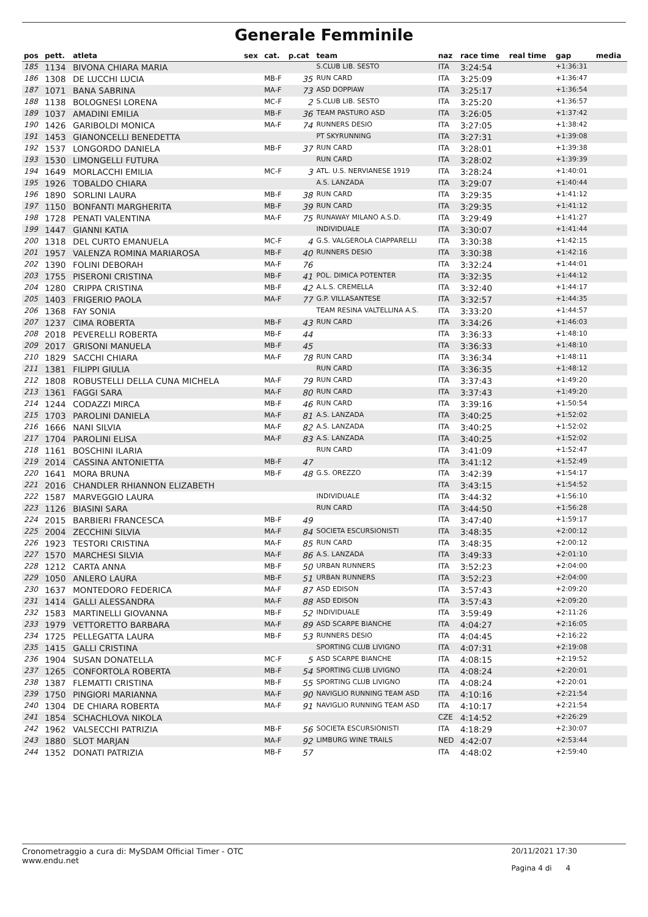Generale Femminile
| pos | pett. | atleta | sex | cat. | p.cat | team | naz | race time | real time | gap | media |
| --- | --- | --- | --- | --- | --- | --- | --- | --- | --- | --- | --- |
| 185 | 1134 | BIVONA CHIARA MARIA | | | | S.CLUB LIB. SESTO | ITA | 3:24:54 | | +1:36:31 | |
| 186 | 1308 | DE LUCCHI LUCIA | | MB-F | 35 | RUN CARD | ITA | 3:25:09 | | +1:36:47 | |
| 187 | 1071 | BANA SABRINA | | MA-F | 73 | ASD DOPPIAW | ITA | 3:25:17 | | +1:36:54 | |
| 188 | 1138 | BOLOGNESI LORENA | | MC-F | 2 | S.CLUB LIB. SESTO | ITA | 3:25:20 | | +1:36:57 | |
| 189 | 1037 | AMADINI EMILIA | | MB-F | 36 | TEAM PASTURO ASD | ITA | 3:26:05 | | +1:37:42 | |
| 190 | 1426 | GARIBOLDI MONICA | | MA-F | 74 | RUNNERS DESIO | ITA | 3:27:05 | | +1:38:42 | |
| 191 | 1453 | GIANONCELLI BENEDETTA | | | | PT SKYRUNNING | ITA | 3:27:31 | | +1:39:08 | |
| 192 | 1537 | LONGORDO DANIELA | | MB-F | 37 | RUN CARD | ITA | 3:28:01 | | +1:39:38 | |
| 193 | 1530 | LIMONGELLI FUTURA | | | | RUN CARD | ITA | 3:28:02 | | +1:39:39 | |
| 194 | 1649 | MORLACCHI EMILIA | | MC-F | 3 | ATL. U.S. NERVIANESE 1919 | ITA | 3:28:24 | | +1:40:01 | |
| 195 | 1926 | TOBALDO CHIARA | | | | A.S. LANZADA | ITA | 3:29:07 | | +1:40:44 | |
| 196 | 1890 | SORLINI LAURA | | MB-F | 38 | RUN CARD | ITA | 3:29:35 | | +1:41:12 | |
| 197 | 1150 | BONFANTI MARGHERITA | | MB-F | 39 | RUN CARD | ITA | 3:29:35 | | +1:41:12 | |
| 198 | 1728 | PENATI VALENTINA | | MA-F | 75 | RUNAWAY MILANO A.S.D. | ITA | 3:29:49 | | +1:41:27 | |
| 199 | 1447 | GIANNI KATIA | | | | INDIVIDUALE | ITA | 3:30:07 | | +1:41:44 | |
| 200 | 1318 | DEL CURTO EMANUELA | | MC-F | 4 | G.S. VALGEROLA CIAPPARELLI | ITA | 3:30:38 | | +1:42:15 | |
| 201 | 1957 | VALENZA ROMINA MARIAROSA | | MB-F | 40 | RUNNERS DESIO | ITA | 3:30:38 | | +1:42:16 | |
| 202 | 1390 | FOLINI DEBORAH | | MA-F | 76 | | ITA | 3:32:24 | | +1:44:01 | |
| 203 | 1755 | PISERONI CRISTINA | | MB-F | 41 | POL. DIMICA POTENTER | ITA | 3:32:35 | | +1:44:12 | |
| 204 | 1280 | CRIPPA CRISTINA | | MB-F | 42 | A.L.S. CREMELLA | ITA | 3:32:40 | | +1:44:17 | |
| 205 | 1403 | FRIGERIO PAOLA | | MA-F | 77 | G.P. VILLASANTESE | ITA | 3:32:57 | | +1:44:35 | |
| 206 | 1368 | FAY SONIA | | | | TEAM RESINA VALTELLINA A.S. | ITA | 3:33:20 | | +1:44:57 | |
| 207 | 1237 | CIMA ROBERTA | | MB-F | 43 | RUN CARD | ITA | 3:34:26 | | +1:46:03 | |
| 208 | 2018 | PEVERELLI ROBERTA | | MB-F | 44 | | ITA | 3:36:33 | | +1:48:10 | |
| 209 | 2017 | GRISONI MANUELA | | MB-F | 45 | | ITA | 3:36:33 | | +1:48:10 | |
| 210 | 1829 | SACCHI CHIARA | | MA-F | 78 | RUN CARD | ITA | 3:36:34 | | +1:48:11 | |
| 211 | 1381 | FILIPPI GIULIA | | | | RUN CARD | ITA | 3:36:35 | | +1:48:12 | |
| 212 | 1808 | ROBUSTELLI DELLA CUNA MICHELA | | MA-F | 79 | RUN CARD | ITA | 3:37:43 | | +1:49:20 | |
| 213 | 1361 | FAGGI SARA | | MA-F | 80 | RUN CARD | ITA | 3:37:43 | | +1:49:20 | |
| 214 | 1244 | CODAZZI MIRCA | | MB-F | 46 | RUN CARD | ITA | 3:39:16 | | +1:50:54 | |
| 215 | 1703 | PAROLINI DANIELA | | MA-F | 81 | A.S. LANZADA | ITA | 3:40:25 | | +1:52:02 | |
| 216 | 1666 | NANI SILVIA | | MA-F | 82 | A.S. LANZADA | ITA | 3:40:25 | | +1:52:02 | |
| 217 | 1704 | PAROLINI ELISA | | MA-F | 83 | A.S. LANZADA | ITA | 3:40:25 | | +1:52:02 | |
| 218 | 1161 | BOSCHINI ILARIA | | | | RUN CARD | ITA | 3:41:09 | | +1:52:47 | |
| 219 | 2014 | CASSINA ANTONIETTA | | MB-F | 47 | | ITA | 3:41:12 | | +1:52:49 | |
| 220 | 1641 | MORA BRUNA | | MB-F | 48 | G.S. OREZZO | ITA | 3:42:39 | | +1:54:17 | |
| 221 | 2016 | CHANDLER RHIANNON ELIZABETH | | | | | ITA | 3:43:15 | | +1:54:52 | |
| 222 | 1587 | MARVEGGIO LAURA | | | | INDIVIDUALE | ITA | 3:44:32 | | +1:56:10 | |
| 223 | 1126 | BIASINI SARA | | | | RUN CARD | ITA | 3:44:50 | | +1:56:28 | |
| 224 | 2015 | BARBIERI FRANCESCA | | MB-F | 49 | | ITA | 3:47:40 | | +1:59:17 | |
| 225 | 2004 | ZECCHINI SILVIA | | MA-F | 84 | SOCIETA ESCURSIONISTI | ITA | 3:48:35 | | +2:00:12 | |
| 226 | 1923 | TESTORI CRISTINA | | MA-F | 85 | RUN CARD | ITA | 3:48:35 | | +2:00:12 | |
| 227 | 1570 | MARCHESI SILVIA | | MA-F | 86 | A.S. LANZADA | ITA | 3:49:33 | | +2:01:10 | |
| 228 | 1212 | CARTA ANNA | | MB-F | 50 | URBAN RUNNERS | ITA | 3:52:23 | | +2:04:00 | |
| 229 | 1050 | ANLERO LAURA | | MB-F | 51 | URBAN RUNNERS | ITA | 3:52:23 | | +2:04:00 | |
| 230 | 1637 | MONTEDORO FEDERICA | | MA-F | 87 | ASD EDISON | ITA | 3:57:43 | | +2:09:20 | |
| 231 | 1414 | GALLI ALESSANDRA | | MA-F | 88 | ASD EDISON | ITA | 3:57:43 | | +2:09:20 | |
| 232 | 1583 | MARTINELLI GIOVANNA | | MB-F | 52 | INDIVIDUALE | ITA | 3:59:49 | | +2:11:26 | |
| 233 | 1979 | VETTORETTO BARBARA | | MA-F | 89 | ASD SCARPE BIANCHE | ITA | 4:04:27 | | +2:16:05 | |
| 234 | 1725 | PELLEGATTA LAURA | | MB-F | 53 | RUNNERS DESIO | ITA | 4:04:45 | | +2:16:22 | |
| 235 | 1415 | GALLI CRISTINA | | | | SPORTING CLUB LIVIGNO | ITA | 4:07:31 | | +2:19:08 | |
| 236 | 1904 | SUSAN DONATELLA | | MC-F | 5 | ASD SCARPE BIANCHE | ITA | 4:08:15 | | +2:19:52 | |
| 237 | 1265 | CONFORTOLA ROBERTA | | MB-F | 54 | SPORTING CLUB LIVIGNO | ITA | 4:08:24 | | +2:20:01 | |
| 238 | 1387 | FLEMATTI CRISTINA | | MB-F | 55 | SPORTING CLUB LIVIGNO | ITA | 4:08:24 | | +2:20:01 | |
| 239 | 1750 | PINGIORI MARIANNA | | MA-F | 90 | NAVIGLIO RUNNING TEAM ASD | ITA | 4:10:16 | | +2:21:54 | |
| 240 | 1304 | DE CHIARA ROBERTA | | MA-F | 91 | NAVIGLIO RUNNING TEAM ASD | ITA | 4:10:17 | | +2:21:54 | |
| 241 | 1854 | SCHACHLOVA NIKOLA | | | | | CZE | 4:14:52 | | +2:26:29 | |
| 242 | 1962 | VALSECCHI PATRIZIA | | MB-F | 56 | SOCIETA ESCURSIONISTI | ITA | 4:18:29 | | +2:30:07 | |
| 243 | 1880 | SLOT MARJAN | | MA-F | 92 | LIMBURG WINE TRAILS | NED | 4:42:07 | | +2:53:44 | |
| 244 | 1352 | DONATI PATRIZIA | | MB-F | 57 | | ITA | 4:48:02 | | +2:59:40 | |
Cronometraggio a cura di: MySDAM Official Timer - OTC
www.endu.net
20/11/2021 17:30
Pagina 4 di 4